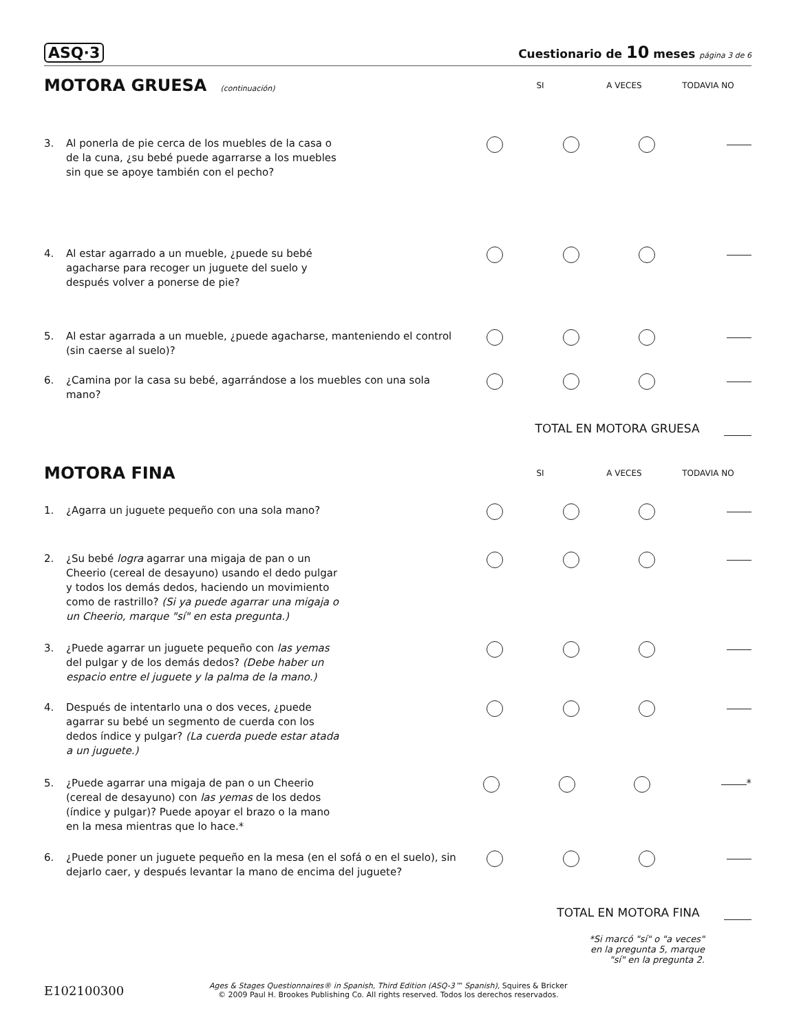ASQ·3 Cuestionario de 10 meses página 3 de 6
MOTORA GRUESA (continuación) SI A VECES TODAVIA NO
3. Al ponerla de pie cerca de los muebles de la casa o de la cuna, ¿su bebé puede agarrarse a los muebles sin que se apoye también con el pecho?
4. Al estar agarrado a un mueble, ¿puede su bebé agacharse para recoger un juguete del suelo y después volver a ponerse de pie?
5. Al estar agarrada a un mueble, ¿puede agacharse, manteniendo el control (sin caerse al suelo)?
6. ¿Camina por la casa su bebé, agarrándose a los muebles con una sola mano?
TOTAL EN MOTORA GRUESA
MOTORA FINA
SI A VECES TODAVIA NO
1. ¿Agarra un juguete pequeño con una sola mano?
2. ¿Su bebé logra agarrar una migaja de pan o un Cheerio (cereal de desayuno) usando el dedo pulgar y todos los demás dedos, haciendo un movimiento como de rastrillo? (Si ya puede agarrar una migaja o un Cheerio, marque "sí" en esta pregunta.)
3. ¿Puede agarrar un juguete pequeño con las yemas del pulgar y de los demás dedos? (Debe haber un espacio entre el juguete y la palma de la mano.)
4. Después de intentarlo una o dos veces, ¿puede agarrar su bebé un segmento de cuerda con los dedos índice y pulgar? (La cuerda puede estar atada a un juguete.)
5. ¿Puede agarrar una migaja de pan o un Cheerio (cereal de desayuno) con las yemas de los dedos (índice y pulgar)? Puede apoyar el brazo o la mano en la mesa mientras que lo hace.*
*
6. ¿Puede poner un juguete pequeño en la mesa (en el sofá o en el suelo), sin dejarlo caer, y después levantar la mano de encima del juguete?
TOTAL EN MOTORA FINA
*Si marcó "sí" o "a veces"
en la pregunta 5, marque
"sí" en la pregunta 2.
E102100300
Ages & Stages Questionnaires® in Spanish, Third Edition (ASQ-3™ Spanish), Squires & Bricker
© 2009 Paul H. Brookes Publishing Co. All rights reserved. Todos los derechos reservados.